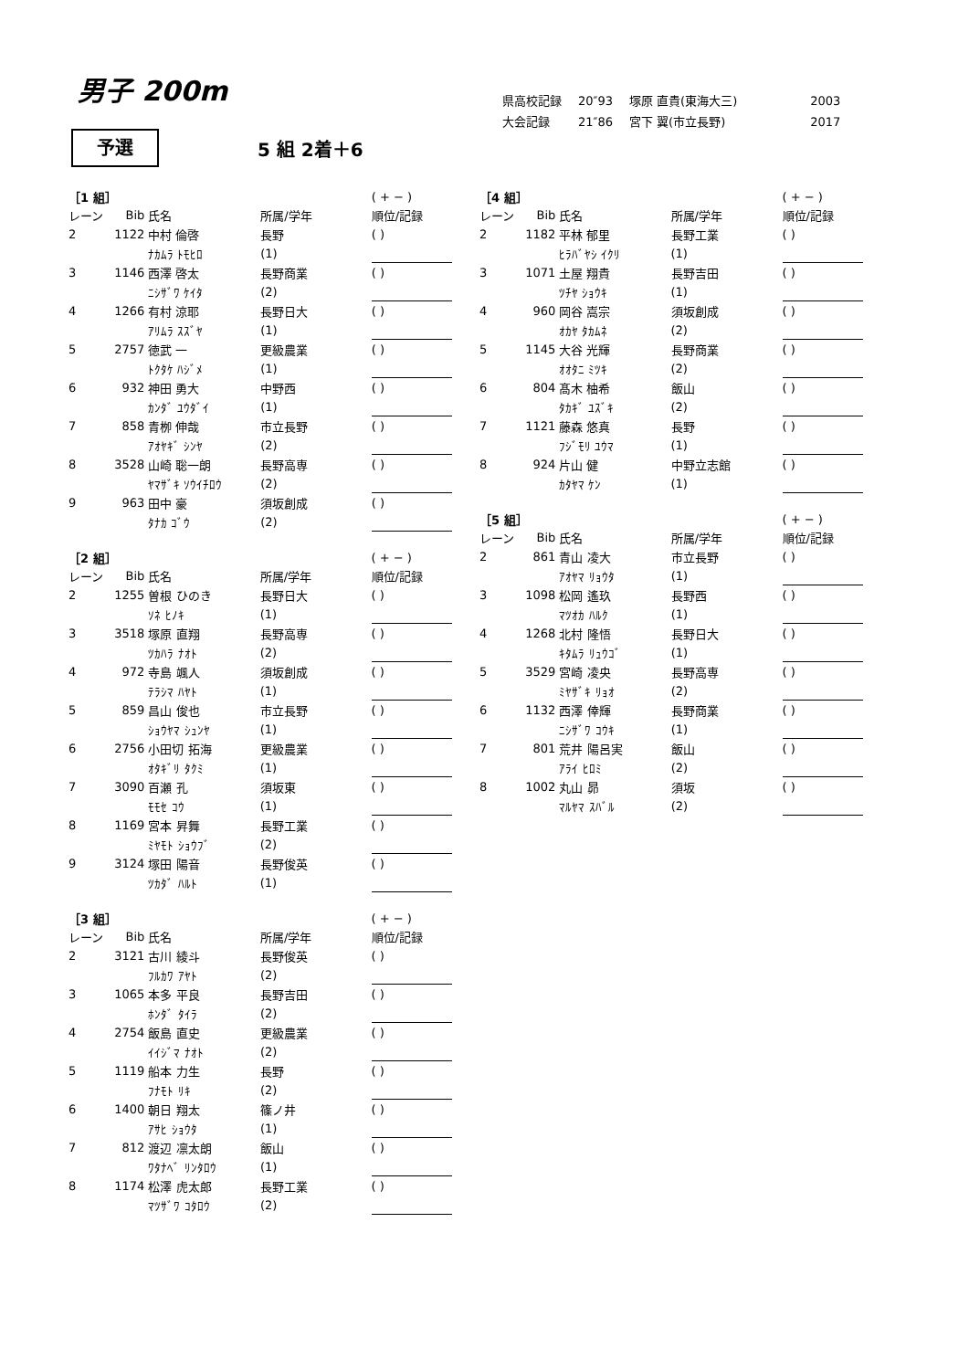男子 200m
| 県高校記録 | 20″93 | 塚原 直貴(東海大三) | 2003 |
| 大会記録 | 21″86 | 宮下 翼(市立長野) | 2017 |
予選
5 組 2着＋6
| ［1 組］ | | | | ( + − ) |
| レーン | Bib | 氏名 | 所属/学年 | 順位/記録 |
| 2 | 1122 | 中村 倫啓 | 長野 | ( ) |
| | | ﾅｶﾑﾗ ﾄﾓﾋﾛ | (1) | |
| 3 | 1146 | 西澤 啓太 | 長野商業 | ( ) |
| | | ﾆｼｻﾞﾜ ｹｲﾀ | (2) | |
| 4 | 1266 | 有村 涼耶 | 長野日大 | ( ) |
| | | ｱﾘﾑﾗ ｽｽﾞﾔ | (1) | |
| 5 | 2757 | 徳武 一 | 更級農業 | ( ) |
| | | ﾄｸﾀｹ ﾊｼﾞﾒ | (1) | |
| 6 | 932 | 神田 勇大 | 中野西 | ( ) |
| | | ｶﾝﾀﾞ ﾕｳﾀﾞｲ | (1) | |
| 7 | 858 | 青栁 伸哉 | 市立長野 | ( ) |
| | | ｱｵﾔｷﾞ ｼﾝﾔ | (2) | |
| 8 | 3528 | 山崎 聡一朗 | 長野高専 | ( ) |
| | | ﾔﾏｻﾞｷ ｿｳｲﾁﾛｳ | (2) | |
| 9 | 963 | 田中 豪 | 須坂創成 | ( ) |
| | | ﾀﾅｶ ｺﾞｳ | (2) | |
| ［2 組］ | | | | ( + − ) |
| レーン | Bib | 氏名 | 所属/学年 | 順位/記録 |
| 2 | 1255 | 曽根 ひのき | 長野日大 | ( ) |
| | | ｿﾈ ﾋﾉｷ | (1) | |
| 3 | 3518 | 塚原 直翔 | 長野高専 | ( ) |
| | | ﾂｶﾊﾗ ﾅｵﾄ | (2) | |
| 4 | 972 | 寺島 颯人 | 須坂創成 | ( ) |
| | | ﾃﾗｼﾏ ﾊﾔﾄ | (1) | |
| 5 | 859 | 昌山 俊也 | 市立長野 | ( ) |
| | | ｼｮｳﾔﾏ ｼｭﾝﾔ | (1) | |
| 6 | 2756 | 小田切 拓海 | 更級農業 | ( ) |
| | | ｵﾀｷﾞﾘ ﾀｸﾐ | (1) | |
| 7 | 3090 | 百瀬 孔 | 須坂東 | ( ) |
| | | ﾓﾓｾ ｺｳ | (1) | |
| 8 | 1169 | 宮本 昇舞 | 長野工業 | ( ) |
| | | ﾐﾔﾓﾄ ｼｮｳﾌﾞ | (2) | |
| 9 | 3124 | 塚田 陽音 | 長野俊英 | ( ) |
| | | ﾂｶﾀﾞ ﾊﾙﾄ | (1) | |
| ［3 組］ | | | | ( + − ) |
| レーン | Bib | 氏名 | 所属/学年 | 順位/記録 |
| 2 | 3121 | 古川 綾斗 | 長野俊英 | ( ) |
| | | ﾌﾙｶﾜ ｱﾔﾄ | (2) | |
| 3 | 1065 | 本多 平良 | 長野吉田 | ( ) |
| | | ﾎﾝﾀﾞ ﾀｲﾗ | (2) | |
| 4 | 2754 | 飯島 直史 | 更級農業 | ( ) |
| | | ｲｲｼﾞﾏ ﾅｵﾄ | (2) | |
| 5 | 1119 | 船本 力生 | 長野 | ( ) |
| | | ﾌﾅﾓﾄ ﾘｷ | (2) | |
| 6 | 1400 | 朝日 翔太 | 篠ノ井 | ( ) |
| | | ｱｻﾋ ｼｮｳﾀ | (1) | |
| 7 | 812 | 渡辺 凛太朗 | 飯山 | ( ) |
| | | ﾜﾀﾅﾍﾞ ﾘﾝﾀﾛｳ | (1) | |
| 8 | 1174 | 松澤 虎太郎 | 長野工業 | ( ) |
| | | ﾏﾂｻﾞﾜ ｺﾀﾛｳ | (2) | |
| ［4 組］ | | | | ( + − ) |
| レーン | Bib | 氏名 | 所属/学年 | 順位/記録 |
| 2 | 1182 | 平林 郁里 | 長野工業 | ( ) |
| | | ﾋﾗﾊﾞﾔｼ ｲｸﾘ | (1) | |
| 3 | 1071 | 土屋 翔貴 | 長野吉田 | ( ) |
| | | ﾂﾁﾔ ｼｮｳｷ | (1) | |
| 4 | 960 | 岡谷 嵩宗 | 須坂創成 | ( ) |
| | | ｵｶﾔ ﾀｶﾑﾈ | (2) | |
| 5 | 1145 | 大谷 光輝 | 長野商業 | ( ) |
| | | ｵｵﾀﾆ ﾐﾂｷ | (2) | |
| 6 | 804 | 髙木 柚希 | 飯山 | ( ) |
| | | ﾀｶｷﾞ ﾕｽﾞｷ | (2) | |
| 7 | 1121 | 藤森 悠真 | 長野 | ( ) |
| | | ﾌｼﾞﾓﾘ ﾕｳﾏ | (1) | |
| 8 | 924 | 片山 健 | 中野立志館 | ( ) |
| | | ｶﾀﾔﾏ ｹﾝ | (1) | |
| ［5 組］ | | | | ( + − ) |
| レーン | Bib | 氏名 | 所属/学年 | 順位/記録 |
| 2 | 861 | 青山 凌大 | 市立長野 | ( ) |
| | | ｱｵﾔﾏ ﾘｮｳﾀ | (1) | |
| 3 | 1098 | 松岡 遙玖 | 長野西 | ( ) |
| | | ﾏﾂｵｶ ﾊﾙｸ | (1) | |
| 4 | 1268 | 北村 隆悟 | 長野日大 | ( ) |
| | | ｷﾀﾑﾗ ﾘｭｳｺﾞ | (1) | |
| 5 | 3529 | 宮崎 凌央 | 長野高専 | ( ) |
| | | ﾐﾔｻﾞｷ ﾘｮｵ | (2) | |
| 6 | 1132 | 西澤 倖輝 | 長野商業 | ( ) |
| | | ﾆｼｻﾞﾜ ｺｳｷ | (1) | |
| 7 | 801 | 荒井 陽呂実 | 飯山 | ( ) |
| | | ｱﾗｲ ﾋﾛﾐ | (2) | |
| 8 | 1002 | 丸山 昴 | 須坂 | ( ) |
| | | ﾏﾙﾔﾏ ｽﾊﾞﾙ | (2) | |